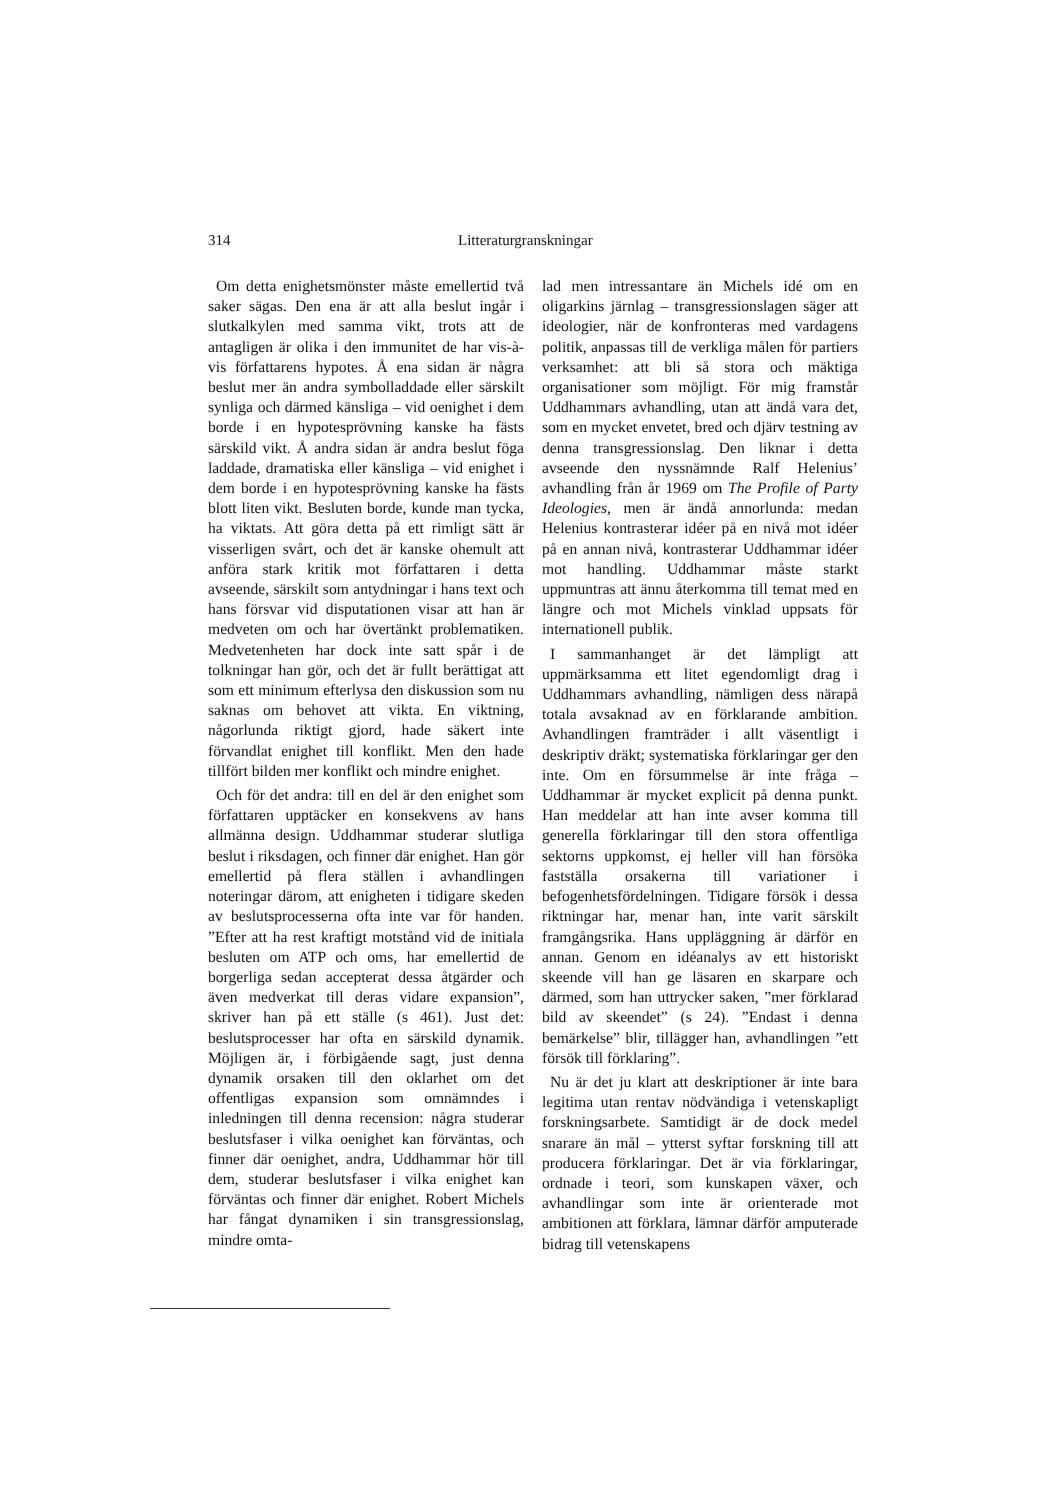314 Litteraturgranskningar
Om detta enighetsmönster måste emellertid två saker sägas. Den ena är att alla beslut ingår i slutkalkylen med samma vikt, trots att de antagligen är olika i den immunitet de har vis-à-vis författarens hypotes. Å ena sidan är några beslut mer än andra symbolladdade eller särskilt synliga och därmed känsliga – vid oenighet i dem borde i en hypotesprövning kanske ha fästs särskild vikt. Å andra sidan är andra beslut föga laddade, dramatiska eller känsliga – vid enighet i dem borde i en hypotesprövning kanske ha fästs blott liten vikt. Besluten borde, kunde man tycka, ha viktats. Att göra detta på ett rimligt sätt är visserligen svårt, och det är kanske ohemult att anföra stark kritik mot författaren i detta avseende, särskilt som antydningar i hans text och hans försvar vid disputationen visar att han är medveten om och har övertänkt problematiken. Medvetenheten har dock inte satt spår i de tolkningar han gör, och det är fullt berättigat att som ett minimum efterlysa den diskussion som nu saknas om behovet att vikta. En viktning, någorlunda riktigt gjord, hade säkert inte förvandlat enighet till konflikt. Men den hade tillfört bilden mer konflikt och mindre enighet.
Och för det andra: till en del är den enighet som författaren upptäcker en konsekvens av hans allmänna design. Uddhammar studerar slutliga beslut i riksdagen, och finner där enighet. Han gör emellertid på flera ställen i avhandlingen noteringar därom, att enigheten i tidigare skeden av beslutsprocesserna ofta inte var för handen. ”Efter att ha rest kraftigt motstånd vid de initiala besluten om ATP och oms, har emellertid de borgerliga sedan accepterat dessa åtgärder och även medverkat till deras vidare expansion”, skriver han på ett ställe (s 461). Just det: beslutsprocesser har ofta en särskild dynamik. Möjligen är, i förbigående sagt, just denna dynamik orsaken till den oklarhet om det offentligas expansion som omnämndes i inledningen till denna recension: några studerar beslutsfaser i vilka oenighet kan förväntas, och finner där oenighet, andra, Uddhammar hör till dem, studerar beslutsfaser i vilka enighet kan förväntas och finner där enighet. Robert Michels har fångat dynamiken i sin transgressionslag, mindre omta-
lad men intressantare än Michels idé om en oligarkins järnlag – transgressionslagen säger att ideologier, när de konfronteras med vardagens politik, anpassas till de verkliga målen för partiers verksamhet: att bli så stora och mäktiga organisationer som möjligt. För mig framstår Uddhammars avhandling, utan att ändå vara det, som en mycket envetet, bred och djärv testning av denna transgressionslag. Den liknar i detta avseende den nyssnämnde Ralf Helenius’ avhandling från år 1969 om The Profile of Party Ideologies, men är ändå annorlunda: medan Helenius kontrasterar idéer på en nivå mot idéer på en annan nivå, kontrasterar Uddhammar idéer mot handling. Uddhammar måste starkt uppmuntras att ännu återkomma till temat med en längre och mot Michels vinklad uppsats för internationell publik.
I sammanhanget är det lämpligt att uppmärksamma ett litet egendomligt drag i Uddhammars avhandling, nämligen dess närapå totala avsaknad av en förklarande ambition. Avhandlingen framträder i allt väsentligt i deskriptiv dräkt; systematiska förklaringar ger den inte. Om en försummelse är inte fråga – Uddhammar är mycket explicit på denna punkt. Han meddelar att han inte avser komma till generella förklaringar till den stora offentliga sektorns uppkomst, ej heller vill han försöka fastställa orsakerna till variationer i befogenhetsfördelningen. Tidigare försök i dessa riktningar har, menar han, inte varit särskilt framgångsrika. Hans uppläggning är därför en annan. Genom en idéanalys av ett historiskt skeende vill han ge läsaren en skarpare och därmed, som han uttrycker saken, ”mer förklarad bild av skeendet” (s 24). ”Endast i denna bemärkelse” blir, tillägger han, avhandlingen ”ett försök till förklaring”.
Nu är det ju klart att deskriptioner är inte bara legitima utan rentav nödvändiga i vetenskapligt forskningsarbete. Samtidigt är de dock medel snarare än mål – ytterst syftar forskning till att producera förklaringar. Det är via förklaringar, ordnade i teori, som kunskapen växer, och avhandlingar som inte är orienterade mot ambitionen att förklara, lämnar därför amputerade bidrag till vetenskapens